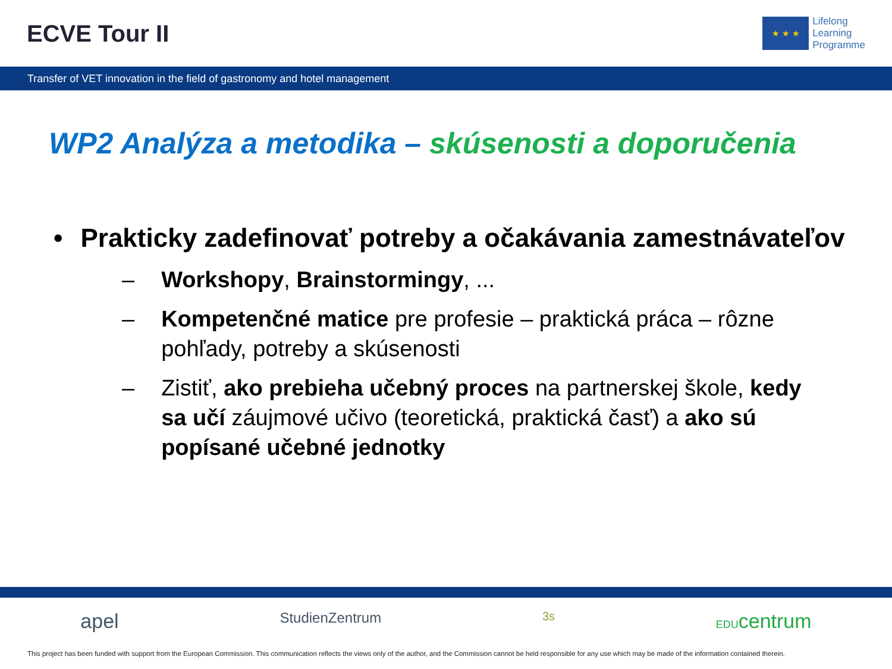ECVE Tour II
★ ★ ★
Lifelong
Learning
Programme
Transfer of VET innovation in the field of gastronomy and hotel management
WP2 Analýza a metodika – skúsenosti a doporučenia
• Prakticky zadefinovať potreby a očakávania zamestnávateľov
– Workshopy, Brainstormingy, ...
– Kompetenčné matice pre profesie – praktická práca – rôzne pohľady, potreby a skúsenosti
– Zistiť, ako prebieha učebný proces na partnerskej škole, kedy sa učí záujmové učivo (teoretická, praktická časť) a ako sú popísané učebné jednotky
apel StudienZentrum 3s EDUcentrum
This project has been funded with support from the European Commission. This communication reflects the views only of the author, and the Commission cannot be held responsible for any use which may be made of the information contained therein.